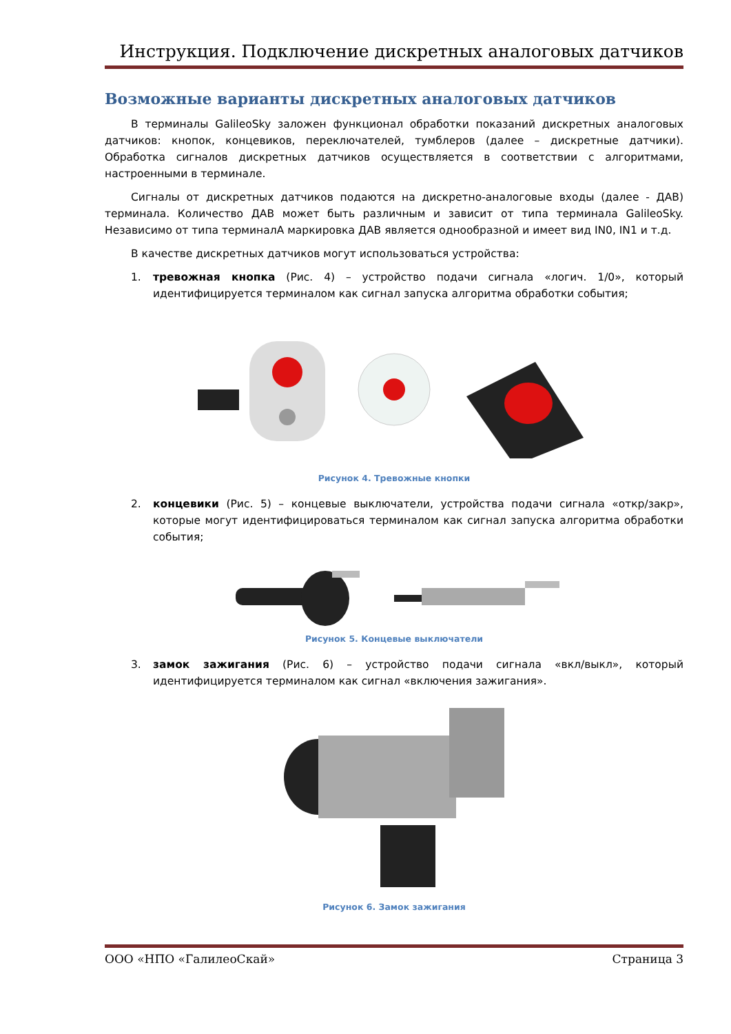Инструкция. Подключение дискретных аналоговых датчиков
Возможные варианты дискретных аналоговых датчиков
В терминалы GalileoSky заложен функционал обработки показаний дискретных аналоговых датчиков: кнопок, концевиков, переключателей, тумблеров (далее – дискретные датчики). Обработка сигналов дискретных датчиков осуществляется в соответствии с алгоритмами, настроенными в терминале.
Сигналы от дискретных датчиков подаются на дискретно-аналоговые входы (далее - ДАВ) терминала. Количество ДАВ может быть различным и зависит от типа терминала GalileoSky. Независимо от типа терминалА маркировка ДАВ является однообразной и имеет вид IN0, IN1 и т.д.
В качестве дискретных датчиков могут использоваться устройства:
1. тревожная кнопка (Рис. 4) – устройство подачи сигнала «логич. 1/0», который идентифицируется терминалом как сигнал запуска алгоритма обработки события;
Рисунок 4. Тревожные кнопки
2. концевики (Рис. 5) – концевые выключатели, устройства подачи сигнала «откр/закр», которые могут идентифицироваться терминалом как сигнал запуска алгоритма обработки события;
Рисунок 5. Концевые выключатели
3. замок зажигания (Рис. 6) – устройство подачи сигнала «вкл/выкл», который идентифицируется терминалом как сигнал «включения зажигания».
Рисунок 6. Замок зажигания
ООО «НПО «ГалилеоСкай» Страница 3